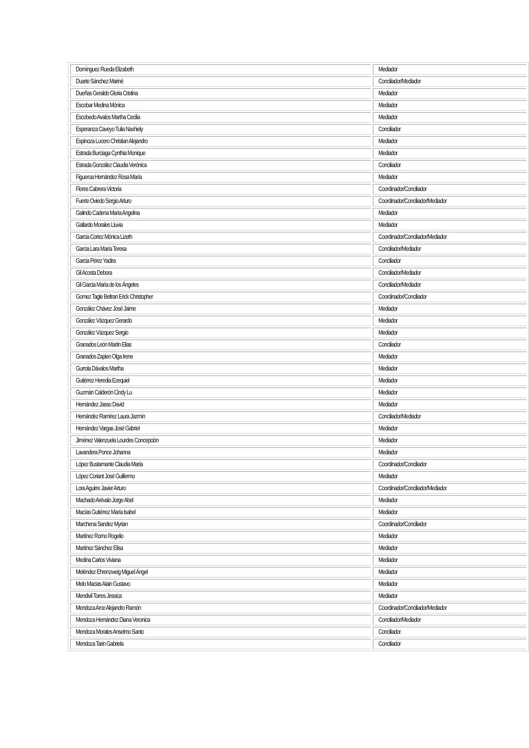| Domínguez Rueda Elizabeth | Mediador |
| Duarte Sánchez Mariné | Conciliador/Mediador |
| Dueñas Geraldo Gloria Cristina | Mediador |
| Escobar Medina Mónica | Mediador |
| Escobedo Avalos Martha Cecilia | Mediador |
| Esperanza Caveyo Tulia Naxhiely | Conciliador |
| Espinoza Lucero Christian Alejandro | Mediador |
| Estrada Burciaga Cynthia Monique | Mediador |
| Estrada González Claudia Verónica | Conciliador |
| Figueroa Hernández Rosa María | Mediador |
| Flores Cabrera Victoria | Coordinador/Conciliador |
| Fuerte Oviedo Sergio Arturo | Coordinador/Conciliador/Mediador |
| Galindo Cadena María Angelina | Mediador |
| Gallardo Morales Lluvia | Mediador |
| Garcia Cortez Mónica Lizeth | Coordinador/Conciliador/Mediador |
| Garcia Lara María Teresa | Conciliador/Mediador |
| Garcia Pérez Yadira | Conciliador |
| Gil Acosta Debora | Conciliador/Mediador |
| Gil Garcia María de los Ángeles | Conciliador/Mediador |
| Gomez Tagle Beltran Erick Christopher | Coordinador/Conciliador |
| González Chávez José Jaime | Mediador |
| González Vázquez Gerardo | Mediador |
| González Vázquez Sergio | Mediador |
| Granados León Martin Elias | Conciliador |
| Granados Zapien Olga Irene | Mediador |
| Gurrola Dávalos Martha | Mediador |
| Gutiérrez Heredia Ezequiel | Mediador |
| Guzmán Calderón Cindy Lu | Mediador |
| Hernández Jasso David | Mediador |
| Hernández Ramírez Laura Jazmín | Conciliador/Mediador |
| Hernández Vargas José Gabriel | Mediador |
| Jiménez Valenzuela Lourdes Concepción | Mediador |
| Lavandera Ponce Johanna | Mediador |
| López Bustamante Claudia María | Coordinador/Conciliador |
| López Coriant José Guillermo | Mediador |
| Lora Aguirre Javier Arturo | Coordinador/Conciliador/Mediador |
| Machado Arévalo Jorge Abel | Mediador |
| Macías Gutiérrez María Isabel | Mediador |
| Marchena Sandez Myrian | Coordinador/Conciliador |
| Martínez Romo Rogelio | Mediador |
| Martínez Sánchez Elisa | Mediador |
| Medina Carlos Viviana | Mediador |
| Meléndez Ehrenzweig Miguel Ángel | Mediador |
| Melo Macias Alain Gustavo | Mediador |
| Mendivil Torres Jessica | Mediador |
| Mendoza Arce Alejandro Ramón | Coordinador/Conciliador/Mediador |
| Mendoza Hernández Diana Veronica | Conciliador/Mediador |
| Mendoza Morales Anselmo Santo | Conciliador |
| Mendoza Tarin Gabriela | Conciliador |